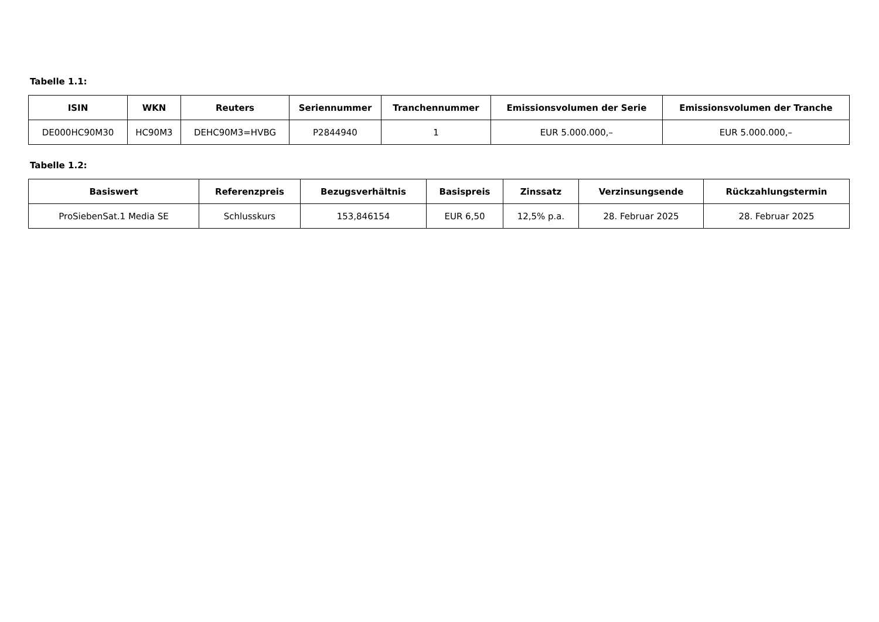Tabelle 1.1:
| ISIN | WKN | Reuters | Seriennummer | Tranchennummer | Emissionsvolumen der Serie | Emissionsvolumen der Tranche |
| --- | --- | --- | --- | --- | --- | --- |
| DE000HC90M30 | HC90M3 | DEHC90M3=HVBG | P2844940 | 1 | EUR 5.000.000,– | EUR 5.000.000,– |
Tabelle 1.2:
| Basiswert | Referenzpreis | Bezugsverhältnis | Basispreis | Zinssatz | Verzinsungsende | Rückzahlungstermin |
| --- | --- | --- | --- | --- | --- | --- |
| ProSiebenSat.1 Media SE | Schlusskurs | 153,846154 | EUR 6,50 | 12,5% p.a. | 28. Februar 2025 | 28. Februar 2025 |